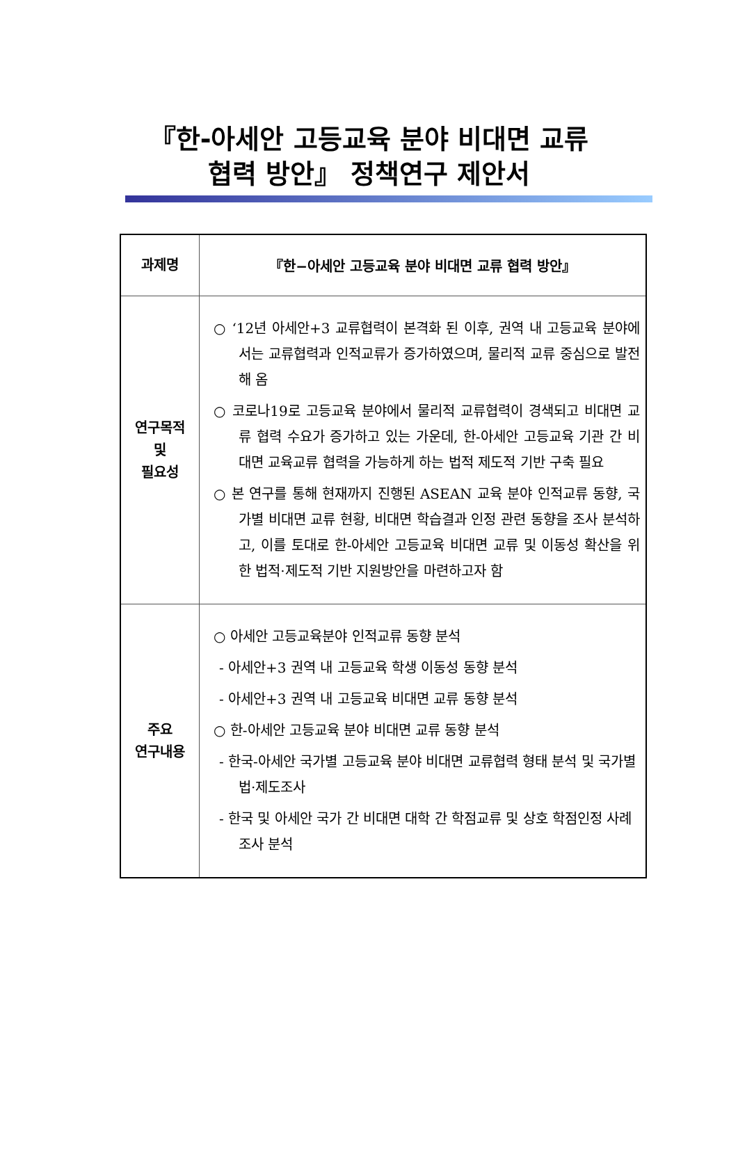『한-아세안 고등교육 분야 비대면 교류
협력 방안』 정책연구 제안서
| 과제명 | 『한−아세안 고등교육 분야 비대면 교류 협력 방안』 |
| 연구목적 및 필요성 | ○ ‘12년 아세안+3 교류협력이 본격화 된 이후, 권역 내 고등교육 분야에서는 교류협력과 인적교류가 증가하였으며, 물리적 교류 중심으로 발전해 옴 ○ 코로나19로 고등교육 분야에서 물리적 교류협력이 경색되고 비대면 교류 협력 수요가 증가하고 있는 가운데, 한-아세안 고등교육 기관 간 비대면 교육교류 협력을 가능하게 하는 법적 제도적 기반 구축 필요 ○ 본 연구를 통해 현재까지 진행된 ASEAN 교육 분야 인적교류 동향, 국가별 비대면 교류 현황, 비대면 학습결과 인정 관련 동향을 조사 분석하고, 이를 토대로 한-아세안 고등교육 비대면 교류 및 이동성 확산을 위한 법적·제도적 기반 지원방안을 마련하고자 함 |
| 주요 연구내용 | ○ 아세안 고등교육분야 인적교류 동향 분석 - 아세안+3 권역 내 고등교육 학생 이동성 동향 분석 - 아세안+3 권역 내 고등교육 비대면 교류 동향 분석 ○ 한-아세안 고등교육 분야 비대면 교류 동향 분석 - 한국-아세안 국가별 고등교육 분야 비대면 교류협력 형태 분석 및 국가별 법·제도조사 - 한국 및 아세안 국가 간 비대면 대학 간 학점교류 및 상호 학점인정 사례 조사 분석 |